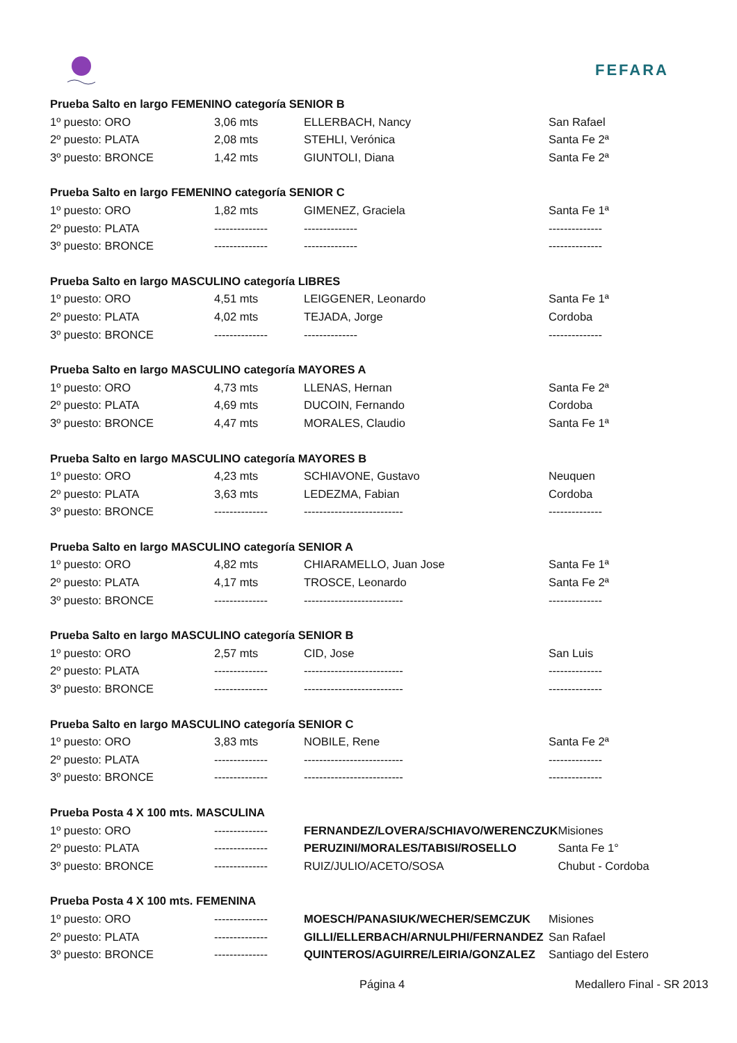FEFARA
| Prueba Salto en largo FEMENINO categoría SENIOR B | | | |
| 1º puesto: ORO | 3,06 mts | ELLERBACH, Nancy | San Rafael |
| 2º puesto: PLATA | 2,08 mts | STEHLI, Verónica | Santa Fe 2ª |
| 3º puesto: BRONCE | 1,42 mts | GIUNTOLI, Diana | Santa Fe 2ª |
| Prueba Salto en largo FEMENINO categoría SENIOR C | | | |
| 1º puesto: ORO | 1,82 mts | GIMENEZ, Graciela | Santa Fe 1ª |
| 2º puesto: PLATA | -------------- | -------------- | -------------- |
| 3º puesto: BRONCE | -------------- | -------------- | -------------- |
| Prueba Salto en largo MASCULINO categoría LIBRES | | | |
| 1º puesto: ORO | 4,51 mts | LEIGGENER, Leonardo | Santa Fe 1ª |
| 2º puesto: PLATA | 4,02 mts | TEJADA, Jorge | Cordoba |
| 3º puesto: BRONCE | -------------- | -------------- | -------------- |
| Prueba Salto en largo MASCULINO categoría MAYORES A | | | |
| 1º puesto: ORO | 4,73 mts | LLENAS, Hernan | Santa Fe 2ª |
| 2º puesto: PLATA | 4,69 mts | DUCOIN, Fernando | Cordoba |
| 3º puesto: BRONCE | 4,47 mts | MORALES, Claudio | Santa Fe 1ª |
| Prueba Salto en largo MASCULINO categoría MAYORES B | | | |
| 1º puesto: ORO | 4,23 mts | SCHIAVONE, Gustavo | Neuquen |
| 2º puesto: PLATA | 3,63 mts | LEDEZMA, Fabian | Cordoba |
| 3º puesto: BRONCE | -------------- | -------------------------- | -------------- |
| Prueba Salto en largo MASCULINO categoría SENIOR A | | | |
| 1º puesto: ORO | 4,82 mts | CHIARAMELLO, Juan Jose | Santa Fe 1ª |
| 2º puesto: PLATA | 4,17 mts | TROSCE, Leonardo | Santa Fe 2ª |
| 3º puesto: BRONCE | -------------- | -------------------------- | -------------- |
| Prueba Salto en largo MASCULINO categoría SENIOR B | | | |
| 1º puesto: ORO | 2,57 mts | CID, Jose | San Luis |
| 2º puesto: PLATA | -------------- | -------------------------- | -------------- |
| 3º puesto: BRONCE | -------------- | -------------------------- | -------------- |
| Prueba Salto en largo MASCULINO categoría SENIOR C | | | |
| 1º puesto: ORO | 3,83 mts | NOBILE, Rene | Santa Fe 2ª |
| 2º puesto: PLATA | -------------- | -------------------------- | -------------- |
| 3º puesto: BRONCE | -------------- | -------------------------- | -------------- |
| Prueba Posta 4 X 100 mts. MASCULINA | | | |
| 1º puesto: ORO | -------------- | FERNANDEZ/LOVERA/SCHIAVO/WERENCZUK | Misiones |
| 2º puesto: PLATA | -------------- | PERUZINI/MORALES/TABISI/ROSELLO | Santa Fe 1° |
| 3º puesto: BRONCE | -------------- | RUIZ/JULIO/ACETO/SOSA | Chubut - Cordoba |
| Prueba Posta 4 X 100 mts. FEMENINA | | | |
| 1º puesto: ORO | -------------- | MOESCH/PANASIUK/WECHER/SEMCZUK | Misiones |
| 2º puesto: PLATA | -------------- | GILLI/ELLERBACH/ARNULPHI/FERNANDEZ | San Rafael |
| 3º puesto: BRONCE | -------------- | QUINTEROS/AGUIRRE/LEIRIA/GONZALEZ | Santiago del Estero |
Página 4 Medallero Final - SR 2013